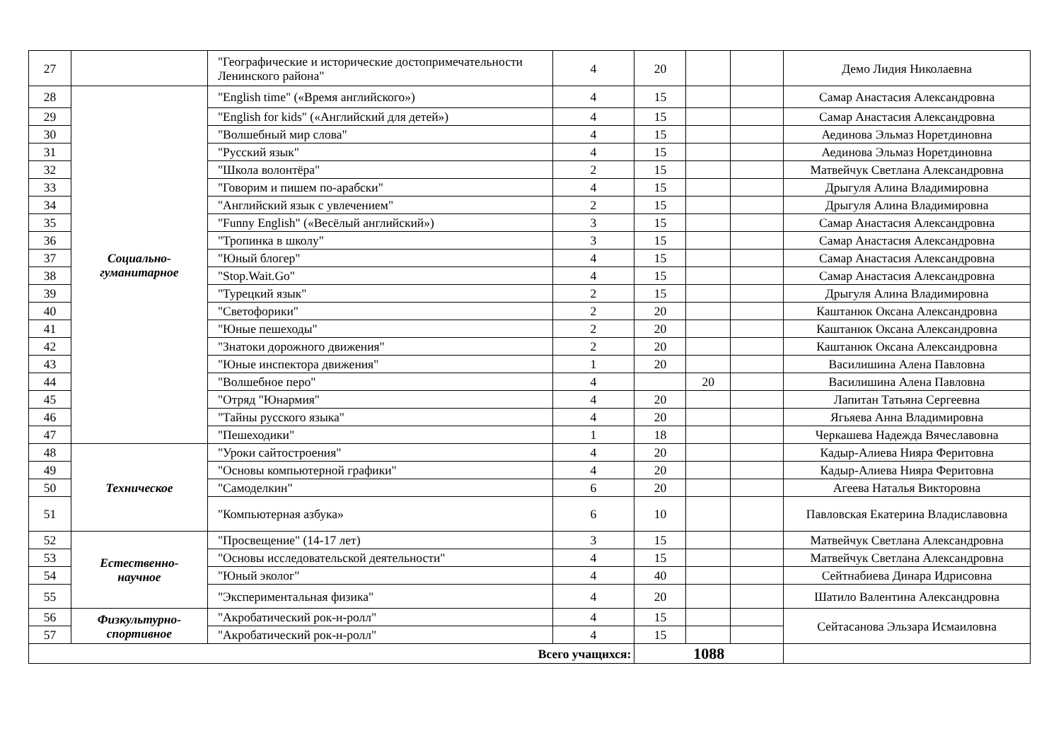| 27 | | "Географические и исторические достопримечательности Ленинского района" | 4 | 20 | | | Демо Лидия Николаевна |
| 28 | Социально- гуманитарное | "English time" («Время английского») | 4 | 15 | | | Самар Анастасия Александровна |
| 29 | | "English for kids" («Английский для детей») | 4 | 15 | | | Самар Анастасия Александровна |
| 30 | | "Волшебный мир слова" | 4 | 15 | | | Аединова Эльмаз Норетдиновна |
| 31 | | "Русский язык" | 4 | 15 | | | Аединова Эльмаз Норетдиновна |
| 32 | | "Школа волонтёра" | 2 | 15 | | | Матвейчук Светлана Александровна |
| 33 | | "Говорим и пишем по-арабски" | 4 | 15 | | | Дрыгуля Алина Владимировна |
| 34 | | "Английский язык с увлечением" | 2 | 15 | | | Дрыгуля Алина Владимировна |
| 35 | | "Funny English" («Весёлый английский») | 3 | 15 | | | Самар Анастасия Александровна |
| 36 | | "Тропинка в школу" | 3 | 15 | | | Самар Анастасия Александровна |
| 37 | | "Юный блогер" | 4 | 15 | | | Самар Анастасия Александровна |
| 38 | | "Stop.Wait.Go" | 4 | 15 | | | Самар Анастасия Александровна |
| 39 | | "Турецкий язык" | 2 | 15 | | | Дрыгуля Алина Владимировна |
| 40 | | "Светофорики" | 2 | 20 | | | Каштанюк Оксана Александровна |
| 41 | | "Юные пешеходы" | 2 | 20 | | | Каштанюк Оксана Александровна |
| 42 | | "Знатоки дорожного движения" | 2 | 20 | | | Каштанюк Оксана Александровна |
| 43 | | "Юные инспектора движения" | 1 | 20 | | | Василишина Алена Павловна |
| 44 | | "Волшебное перо" | 4 | | 20 | | Василишина Алена Павловна |
| 45 | | "Отряд "Юнармия" | 4 | 20 | | | Лапитан Татьяна Сергеевна |
| 46 | | "Тайны русского языка" | 4 | 20 | | | Ягьяева Анна Владимировна |
| 47 | | "Пешеходики" | 1 | 18 | | | Черкашева Надежда Вячеславовна |
| 48 | Техническое | "Уроки сайтостроения" | 4 | 20 | | | Кадыр-Алиева Нияра Феритовна |
| 49 | | "Основы компьютерной графики" | 4 | 20 | | | Кадыр-Алиева Нияра Феритовна |
| 50 | | "Самоделкин" | 6 | 20 | | | Агеева Наталья Викторовна |
| 51 | | "Компьютерная азбука» | 6 | 10 | | | Павловская Екатерина Владиславовна |
| 52 | Естественно- научное | "Просвещение" (14-17 лет) | 3 | 15 | | | Матвейчук Светлана Александровна |
| 53 | | "Основы исследовательской деятельности" | 4 | 15 | | | Матвейчук Светлана Александровна |
| 54 | | "Юный эколог" | 4 | 40 | | | Сейтнабиева Динара Идрисовна |
| 55 | | "Экспериментальная физика" | 4 | 20 | | | Шатило Валентина Александровна |
| 56 | Физкультурно- спортивное | "Акробатический рок-н-ролл" | 4 | 15 | | | Сейтасанова Эльзара Исмаиловна |
| 57 | | "Акробатический рок-н-ролл" | 4 | 15 | | | |
| Всего учащихся: | | | | 1088 | | | |